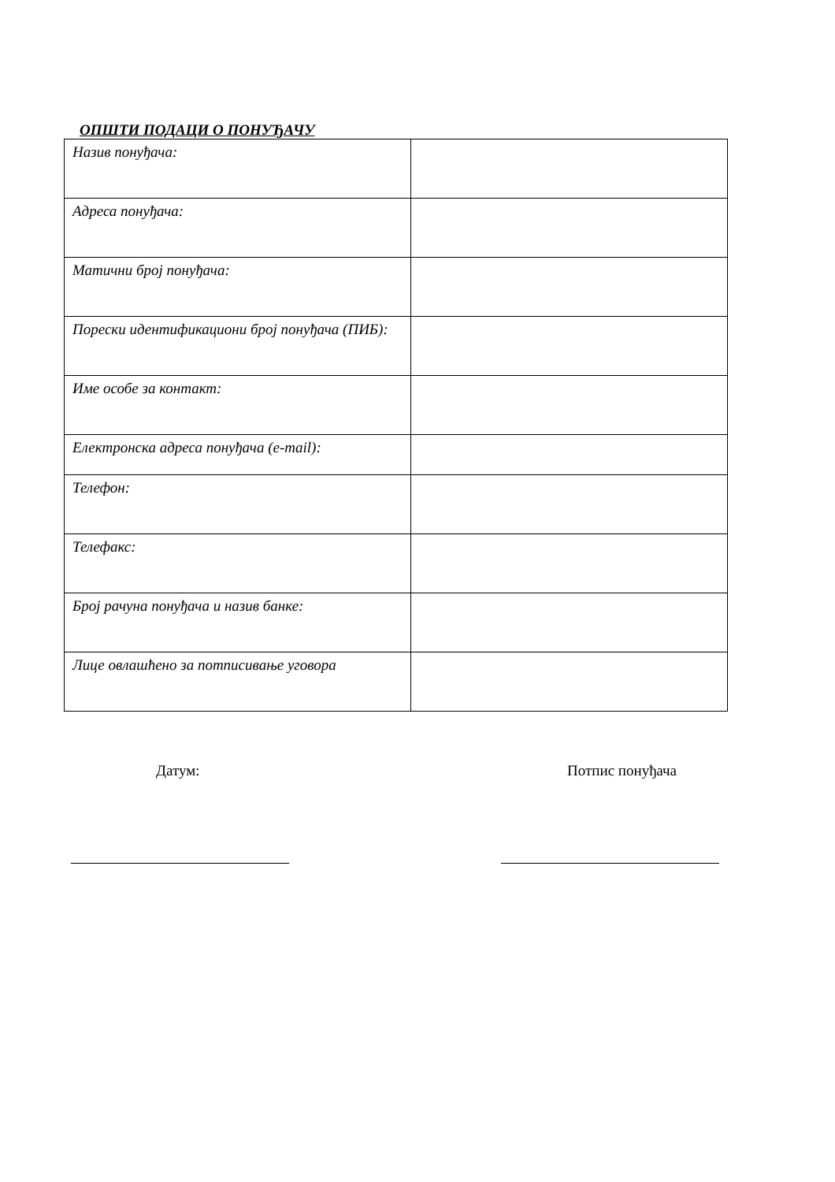ОПШТИ ПОДАЦИ О ПОНУЂАЧУ
| Назив понуђача: | |
| Адреса понуђача: | |
| Матични број понуђача: | |
| Порески идентификациони број понуђача (ПИБ): | |
| Име особе за контакт: | |
| Електронска адреса понуђача (e-mail): | |
| Телефон: | |
| Телефакс: | |
| Број рачуна понуђача и назив банке: | |
| Лице овлашћено за потписивање уговора | |
Датум: Потпис понуђача